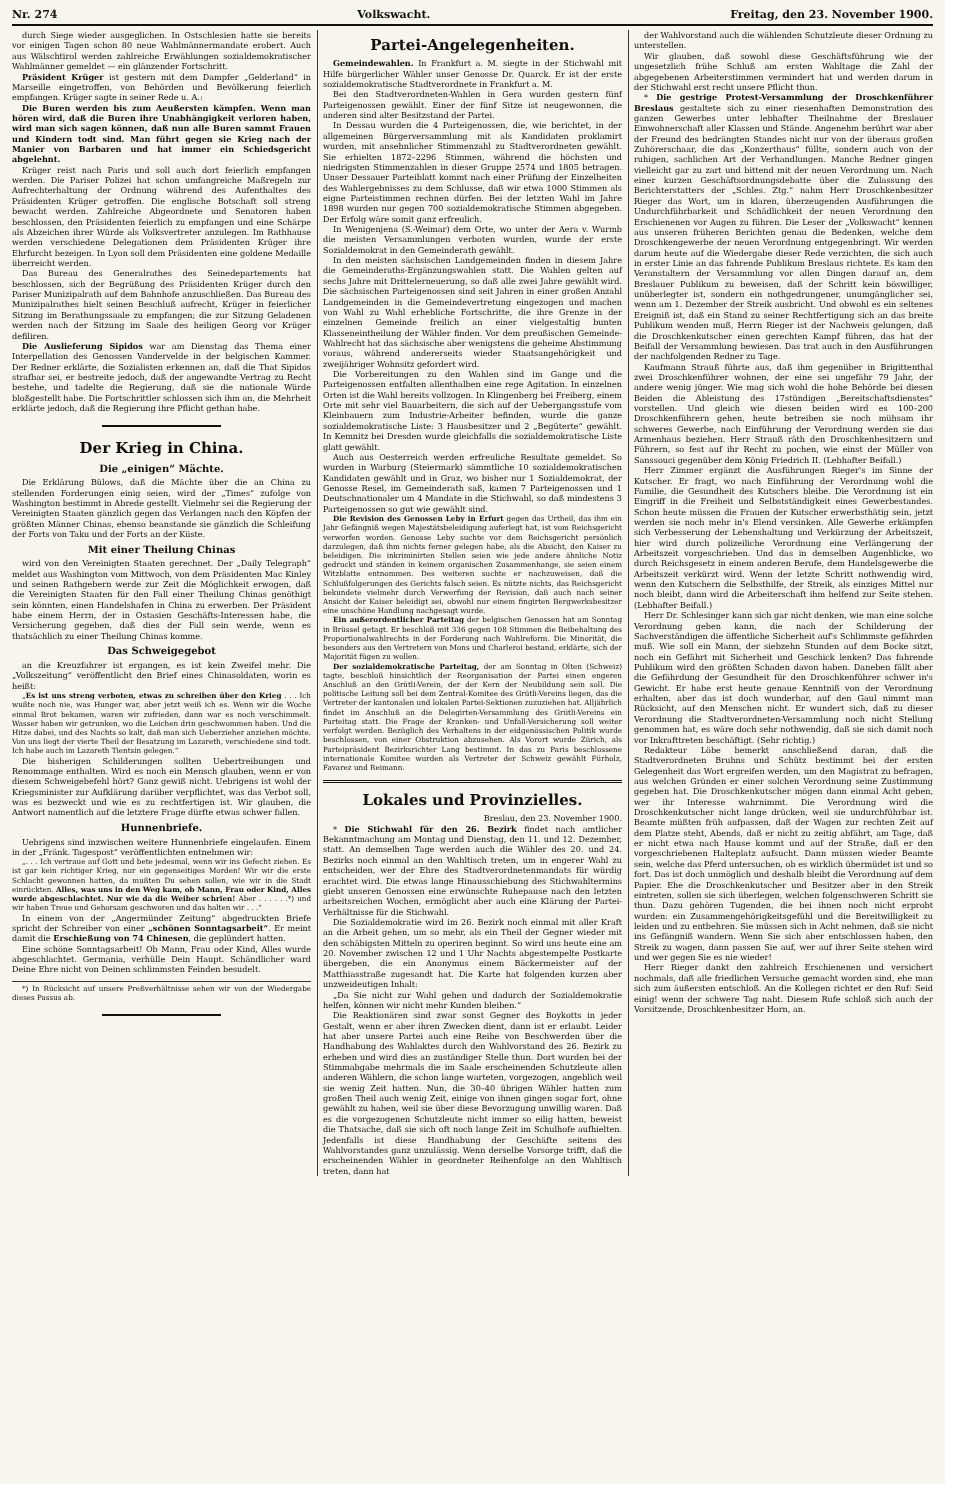Nr. 274 Volkswacht. Freitag, den 23. November 1900.
durch Siege wieder ausgeglichen. In Ostschlesien hatte sie bereits vor einigen Tagen schon 80 neue Wahlmännermandate erobert. Auch aus Wälschtirol werden zahlreiche Erwählungen sozialdemokratischer Wahlmänner gemeldet — ein glänzender Fortschritt.
Präsident Krüger ist gestern mit dem Dampfer „Gelderland“ in Marseille eingetroffen, von Behörden und Bevölkerung feierlich empfangen. Krüger sagte in seiner Rede u. A.:
Die Buren werden bis zum Aeußersten kämpfen. Wenn man hören wird, daß die Buren ihre Unabhängigkeit verloren haben, wird man sich sagen können, daß nun alle Buren sammt Frauen und Kindern todt sind. Man führt gegen sie Krieg nach der Manier von Barbaren und hat immer ein Schiedsgericht abgelehnt.
Krüger reist nach Paris und soll auch dort feierlich empfangen werden. Die Pariser Polizei hat schon umfangreiche Maßregeln zur Aufrechterhaltung der Ordnung während des Aufenthaltes des Präsidenten Krüger getroffen. Die englische Botschaft soll streng bewacht werden. Zahlreiche Abgeordnete und Senatoren haben beschlossen, den Präsidenten feierlich zu empfangen und eine Schärpe als Abzeichen ihrer Würde als Volksvertreter anzulegen. Im Rathhause werden verschiedene Delegationen dem Präsidenten Krüger ihre Ehrfurcht bezeigen. In Lyon soll dem Präsidenten eine goldene Medaille überreicht werden.
Das Bureau des Generalrathes des Seinedepartements hat beschlossen, sich der Begrüßung des Präsidenten Krüger durch den Pariser Munizipalrath auf dem Bahnhofe anzuschließen. Das Bureau des Munizipalrathes hielt seinen Beschluß aufrecht, Krüger in feierlicher Sitzung im Berathungssaale zu empfangen; die zur Sitzung Geladenen werden nach der Sitzung im Saale des heiligen Georg vor Krüger defiliren.
Die Auslieferung Sipidos war am Dienstag das Thema einer Interpellation des Genossen Vandervelde in der belgischen Kammer. Der Redner erklärte, die Sozialisten erkennen an, daß die That Sipidos strafbar sei, er bestreite jedoch, daß der angewandte Vertrag zu Recht bestehe, und tadelte die Regierung, daß sie die nationale Würde bloßgestellt habe. Die Fortschrittler schlossen sich ihm an, die Mehrheit erklärte jedoch, daß die Regierung ihre Pflicht gethan habe.
Der Krieg in China.
Die „einigen“ Mächte.
Die Erklärung Bülows, daß die Mächte über die an China zu stellenden Forderungen einig seien, wird der „Times“ zufolge von Washington bestimmt in Abrede gestellt. Vielmehr sei die Regierung der Vereinigten Staaten gänzlich gegen das Verlangen nach den Köpfen der größten Männer Chinas, ebenso beanstande sie gänzlich die Schleifung der Forts von Taku und der Forts an der Küste.
Mit einer Theilung Chinas
wird von den Vereinigten Staaten gerechnet. Der „Daily Telegraph“ meldet aus Washington vom Mittwoch, von dem Präsidenten Mac Kinley und seinen Rathgebern werde zur Zeit die Möglichkeit erwogen, daß die Vereinigten Staaten für den Fall einer Theilung Chinas genöthigt sein könnten, einen Handelshafen in China zu erwerben. Der Präsident habe einem Herrn, der in Ostasien Geschäfts-Interessen habe, die Versicherung gegeben, daß dies der Fall sein werde, wenn es thatsächlich zu einer Theilung Chinas komme.
Das Schweigegebot
an die Kreuzfahrer ist ergangen, es ist kein Zweifel mehr. Die „Volkszeitung“ veröffentlicht den Brief eines Chinasoldaten, worin es heißt:
„Es ist uns streng verboten, etwas zu schreiben über den Krieg . . . Ich wußte noch nie, was Hunger war, aber jetzt weiß ich es. Wenn wir die Woche einmal Brot bekamen, waren wir zufrieden, dann war es noch verschimmelt. Wasser haben wir getrunken, wo die Leichen drin geschwommen haben. Und die Hitze dabei, und des Nachts so kalt, daß man sich Ueberzieher anziehen möchte. Von uns liegt der vierte Theil der Besatzung im Lazareth, verschiedene sind todt. Ich habe auch im Lazareth Tientsin gelegen.“
Die bisherigen Schilderungen sollten Uebertreibungen und Renommage enthalten. Wird es noch ein Mensch glauben, wenn er von diesem Schweigebefehl hört? Ganz gewiß nicht. Uebrigens ist wohl der Kriegsminister zur Aufklärung darüber verpflichtet, was das Verbot soll, was es bezweckt und wie es zu rechtfertigen ist. Wir glauben, die Antwort namentlich auf die letztere Frage dürfte etwas schwer fallen.
Hunnenbriefe.
Uebrigens sind inzwischen weitere Hunnenbriefe eingelaufen. Einem in der „Fränk. Tagespost“ veröffentlichten entnehmen wir:
„. . . Ich vertraue auf Gott und bete jedesmal, wenn wir ins Gefecht ziehen. Es ist gar kein richtiger Krieg, nur ein gegenseitiges Morden! Wir wir die erste Schlacht gewonnen hatten, da mußten Du sehen sollen, wie wir in die Stadt einrückten. Alles, was uns in den Weg kam, ob Mann, Frau oder Kind, Alles wurde abgeschlachtet. Nur wie da die Weiber schrien! Aber . . . . . .*) und wir haben Treue und Gehorsam geschworen und das halten wir . . .“
In einem von der „Angermünder Zeitung“ abgedruckten Briefe spricht der Schreiber von einer „schönen Sonntagsarbeit“. Er meint damit die Erschießung von 74 Chinesen, die geplündert hatten.
Eine schöne Sonntagsarbeit! Ob Mann, Frau oder Kind, Alles wurde abgeschlachtet. Germania, verhülle Dein Haupt. Schändlicher ward Deine Ehre nicht von Deinen schlimmsten Feinden besudelt.
*) In Rücksicht auf unsere Preßverhältnisse sehen wir von der Wiedergabe dieses Passus ab.
Partei-Angelegenheiten.
Gemeindewahlen. In Frankfurt a. M. siegte in der Stichwahl mit Hilfe bürgerlicher Wähler unser Genosse Dr. Quarck. Er ist der erste sozialdemokratische Stadtverordnete in Frankfurt a. M.
Bei den Stadtverordneten-Wahlen in Gera wurden gestern fünf Parteigenossen gewählt. Einer der fünf Sitze ist neugewonnen, die anderen sind alter Besitzstand der Partei.
In Dessau wurden die 4 Parteigenossen, die, wie berichtet, in der allgemeinen Bürgerversammlung mit als Kandidaten proklamirt wurden, mit ansehnlicher Stimmenzahl zu Stadtverordneten gewählt. Sie erhielten 1872–2296 Stimmen, während die höchsten und niedrigsten Stimmenzahlen in dieser Gruppe 2574 und 1805 betragen. Unser Dessauer Parteiblatt kommt nach einer Prüfung der Einzelheiten des Wahlergebnisses zu dem Schlusse, daß wir etwa 1000 Stimmen als eigne Parteistimmen rechnen dürfen. Bei der letzten Wahl im Jahre 1898 wurden nur gegen 700 sozialdemokratische Stimmen abgegeben. Der Erfolg wäre somit ganz erfreulich.
In Wenigenjena (S.-Weimar) dem Orte, wo unter der Aera v. Wurmb die meisten Versammlungen verboten wurden, wurde der erste Sozialdemokrat in den Gemeinderath gewählt.
In den meisten sächsischen Landgemeinden finden in diesem Jahre die Gemeinderaths-Ergänzungswahlen statt. Die Wahlen gelten auf sechs Jahre mit Drittelerneuerung, so daß alle zwei Jahre gewählt wird. Die sächsischen Parteigenossen sind seit Jahren in einer großen Anzahl Landgemeinden in die Gemeindevertretung eingezogen und machen von Wahl zu Wahl erhebliche Fortschritte, die ihre Grenze in der einzelnen Gemeinde freilich an einer vielgestaltig bunten Klasseneintheilung der Wähler finden. Vor dem preußischen Gemeinde-Wahlrecht hat das sächsische aber wenigstens die geheime Abstimmung voraus, während andererseits wieder Staatsangehörigkeit und zweijähriger Wohnsitz gefordert wird.
Die Vorbereitungen zu den Wahlen sind im Gange und die Parteigenossen entfalten allenthalben eine rege Agitation. In einzelnen Orten ist die Wahl bereits vollzogen. In Klingenberg bei Freiberg, einem Orte mit sehr viel Bauarbeitern, die sich auf der Uebergangsstufe vom Kleinbauern zum Industrie-Arbeiter befinden, wurde die ganze sozialdemokratische Liste: 3 Hausbesitzer und 2 „Begüterte“ gewählt. In Kemnitz bei Dresden wurde gleichfalls die sozialdemokratische Liste glatt gewählt.
Auch aus Oesterreich werden erfreuliche Resultate gemeldet. So wurden in Warburg (Steiermark) sämmtliche 10 sozialdemokratischen Kandidaten gewählt und in Graz, wo bisher nur 1 Sozialdemokrat, der Genosse Resel, im Gemeinderath saß, kamen 7 Parteigenossen und 1 Deutschnationaler um 4 Mandate in die Stichwahl, so daß mindestens 3 Parteigenossen so gut wie gewählt sind.
Die Revision des Genossen Leby in Erfurt gegen das Urtheil, das ihm ein Jahr Gefängniß wegen Majestätsbeleidigung auferlegt hat, ist vom Reichsgericht verworfen worden. Genosse Leby suchte vor dem Reichsgericht persönlich darzulegen, daß ihm nichts ferner gelegen habe, als die Absicht, den Kaiser zu beleidigen. Die inkriminirten Stellen seien wie jede andere ähnliche Notiz gedruckt und ständen in keinem organischen Zusammenhange, sie seien einem Witzblatte entnommen. Des weiteren suchte er nachzuweisen, daß die Schlußfolgerungen des Gerichts falsch seien. Es nützte nichts, das Reichsgericht bekundete vielmehr durch Verwerfung der Revision, daß auch nach seiner Ansicht der Kaiser beleidigt sei, obwohl nur einem fingirten Bergwerksbesitzer eine unschöne Handlung nachgesagt wurde.
Ein außerordentlicher Parteitag der belgischen Genossen hat am Sonntag in Brüssel getagt. Er beschloß mit 336 gegen 108 Stimmen die Beibehaltung des Proportionalwahlrechts in der Forderung nach Wahlreform. Die Minorität, die besonders aus den Vertretern von Mons und Charleroi bestand, erklärte, sich der Majorität fügen zu wollen.
Der sozialdemokratische Parteitag, der am Sonntag in Olten (Schweiz) tagte, beschloß hinsichtlich der Reorganisation der Partei einen engeren Anschluß an den Grütli-Verein, der der Kern der Neubildung sein soll. Die politische Leitung soll bei dem Zentral-Komitee des Grütli-Vereins liegen, das die Vertreter der kantonalen und lokalen Partei-Sektionen zuzuziehen hat. Alljährlich findet im Anschluß an die Delegirten-Versammlung des Grütli-Vereins ein Parteitag statt. Die Frage der Kranken- und Unfall-Versicherung soll weiter verfolgt werden. Bezüglich des Verhaltens in der eidgenössischen Politik wurde beschlossen, von einer Obstruktion abzusehen. Als Vorort wurde Zürich, als Parteipräsident Bezirksrichter Lang bestimmt. In das zu Paris beschlossene internationale Komitee wurden als Vertreter der Schweiz gewählt Fürholz, Favarez und Reimann.
Lokales und Provinzielles.
Breslau, den 23. November 1900.
* Die Stichwahl für den 26. Bezirk findet nach amtlicher Bekanntmachung am Montag und Dienstag, den 11. und 12. Dezember, statt. An demselben Tage werden auch die Wähler des 20. und 24. Bezirks noch einmal an den Wahltisch treten, um in engerer Wahl zu entscheiden, wer der Ehre des Stadtverordnetenmandats für würdig erachtet wird. Die etwas lange Hinausschiebung des Stichwahltermins giebt unseren Genossen eine erwünschte Ruhepause nach den letzten arbeitsreichen Wochen, ermöglicht aber auch eine Klärung der Partei-Verhältnisse für die Stichwahl.
Die Sozialdemokratie wird im 26. Bezirk noch einmal mit aller Kraft an die Arbeit gehen, um so mehr, als ein Theil der Gegner wieder mit den schäbigsten Mitteln zu operiren beginnt. So wird uns heute eine am 20. November zwischen 12 und 1 Uhr Nachts abgestempelte Postkarte übergeben, die ein Anonymus einem Bäckermeister auf der Matthiasstraße zugesandt hat. Die Karte hat folgenden kurzen aber unzweideutigen Inhalt:
„Da Sie nicht zur Wahl gehen und dadurch der Sozialdemokratie helfen, können wir nicht mehr Kunden bleiben.“
Die Reaktionären sind zwar sonst Gegner des Boykotts in jeder Gestalt, wenn er aber ihren Zwecken dient, dann ist er erlaubt. Leider hat aber unsere Partei auch eine Reihe von Beschwerden über die Handhabung des Wahlaktes durch den Wahlvorstand des 26. Bezirk zu erheben und wird dies an zuständiger Stelle thun. Dort wurden bei der Stimmabgabe mehrmals die im Saale erscheinenden Schutzleute allen anderen Wählern, die schon lange warteten, vorgezogen, angeblich weil sie wenig Zeit hatten. Nun, die 30–40 übrigen Wähler hatten zum großen Theil auch wenig Zeit, einige von ihnen gingen sogar fort, ohne gewählt zu haben, weil sie über diese Bevorzugung unwillig waren. Daß es die vorgezogenen Schutzleute nicht immer so eilig hatten, beweist die Thatsache, daß sie sich oft noch lange Zeit im Schulhofe aufhielten. Jedenfalls ist diese Handhabung der Geschäfte seitens des Wahlvorstandes ganz unzulässig. Wenn derselbe Vorsorge trifft, daß die erscheinenden Wähler in geordneter Reihenfolge an den Wahltisch treten, dann hat
der Wahlvorstand auch die wählenden Schutzleute dieser Ordnung zu unterstellen.
Wir glauben, daß sowohl diese Geschäftsführung wie der ungesetzlich frühe Schluß am ersten Wahltage die Zahl der abgegebenen Arbeiterstimmen vermindert hat und werden darum in der Stichwahl erst recht unsere Pflicht thun.
* Die gestrige Protest-Versammlung der Droschkenführer Breslaus gestaltete sich zu einer riesenhaften Demonstration des ganzen Gewerbes unter lebhafter Theilnahme der Breslauer Einwohnerschaft aller Klassen und Stände. Angenehm berührt war aber der Freund des bedrängten Standes nicht nur von der überaus großen Zuhörerschaar, die das „Konzerthaus“ füllte, sondern auch von der ruhigen, sachlichen Art der Verhandlungen. Manche Redner gingen vielleicht gar zu zart und bittend mit der neuen Verordnung um. Nach einer kurzen Geschäftsordnungsdebatte über die Zulassung des Berichterstatters der „Schles. Ztg.“ nahm Herr Droschkenbesitzer Rieger das Wort, um in klaren, überzeugenden Ausführungen die Undurchführbarkeit und Schädlichkeit der neuen Verordnung den Erschienenen vor Augen zu führen. Die Leser der „Volkswacht“ kennen aus unseren früheren Berichten genau die Bedenken, welche dem Droschkengewerbe der neuen Verordnung entgegenbringt. Wir werden darum heute auf die Wiedergabe dieser Rede verzichten, die sich auch in erster Linie an das fahrende Publikum Breslaus richtete. Es kam den Veranstaltern der Versammlung vor allen Dingen darauf an, dem Breslauer Publikum zu beweisen, daß der Schritt kein böswilliger, unüberlegter ist, sondern ein nothgedrungener, unumgänglicher sei, wenn am 1. Dezember der Streik ausbricht. Und obwohl es ein seltenes Ereigniß ist, daß ein Stand zu seiner Rechtfertigung sich an das breite Publikum wenden muß, Herrn Rieger ist der Nachweis gelungen, daß die Droschkenkutscher einen gerechten Kampf führen, das hat der Beifall der Versammlung bewiesen. Das trat auch in den Ausführungen der nachfolgenden Redner zu Tage.
Kaufmann Strauß führte aus, daß ihm gegenüber in Brigittenthal zwei Droschkenführer wohnen, der eine sei ungefähr 79 Jahr, der andere wenig jünger. Wie mag sich wohl die hohe Behörde bei diesen Beiden die Ableistung des 17stündigen „Bereitschaftsdienstes“ vorstellen. Und gleich wie diesen beiden wird es 100–200 Droschkenführern gehen, heute betreiben sie noch mühsam ihr schweres Gewerbe, nach Einführung der Verordnung werden sie das Armenhaus beziehen. Herr Strauß räth den Droschkenbesitzern und Führern, so fest auf ihr Recht zu pochen, wie einst der Müller von Sanssouci gegenüber dem König Friedrich II. (Lebhafter Beifall.)
Herr Zimmer ergänzt die Ausführungen Rieger's im Sinne der Kutscher. Er fragt, wo nach Einführung der Verordnung wohl die Familie, die Gesundheit des Kutschers bleibe. Die Verordnung ist ein Eingriff in die Freiheit und Selbstständigkeit eines Gewerbestandes. Schon heute müssen die Frauen der Kutscher erwerbsthätig sein, jetzt werden sie noch mehr in's Elend versinken. Alle Gewerbe erkämpfen sich Verbesserung der Lebenshaltung und Verkürzung der Arbeitszeit, hier wird durch polizeiliche Verordnung eine Verlängerung der Arbeitszeit vorgeschrieben. Und das in demselben Augenblicke, wo durch Reichsgesetz in einem anderen Berufe, dem Handelsgewerbe die Arbeitszeit verkürzt wird. Wenn der letzte Schritt nothwendig wird, wenn den Kutschern die Selbsthilfe, der Streik, als einziges Mittel nur noch bleibt, dann wird die Arbeiterschaft ihm helfend zur Seite stehen. (Lebhafter Beifall.)
Herr Dr. Schlesinger kann sich gar nicht denken, wie man eine solche Verordnung geben kann, die nach der Schilderung der Sachverständigen die öffentliche Sicherheit auf's Schlimmste gefährden muß. Wie soll ein Mann, der siebzehn Stunden auf dem Bocke sitzt, noch ein Gefährt mit Sicherheit und Geschick lenken? Das fahrende Publikum wird den größten Schaden davon haben. Daneben fällt aber die Gefährdung der Gesundheit für den Droschkenführer schwer in's Gewicht. Er habe erst heute genaue Kenntniß von der Verordnung erhalten, aber das ist doch wunderbar, auf den Gaul nimmt man Rücksicht, auf den Menschen nicht. Er wundert sich, daß zu dieser Verordnung die Stadtverordneten-Versammlung noch nicht Stellung genommen hat, es wäre doch sehr nothwendig, daß sie sich damit noch vor Inkrafttreten beschäftigt. (Sehr richtig.)
Redakteur Löbe bemerkt anschließend daran, daß die Stadtverordneten Bruhns und Schütz bestimmt bei der ersten Gelegenheit das Wort ergreifen werden, um den Magistrat zu befragen, aus welchen Gründen er einer solchen Verordnung seine Zustimmung gegeben hat. Die Droschkenkutscher mögen dann einmal Acht geben, wer ihr Interesse wahrnimmt. Die Verordnung wird die Droschkenkutscher nicht lange drücken, weil sie undurchführbar ist. Beamte müßten früh aufpassen, daß der Wagen zur rechten Zeit auf dem Platze steht, Abends, daß er nicht zu zeitig abfährt, am Tage, daß er nicht etwa nach Hause kommt und auf der Straße, daß er den vorgeschriebenen Halteplatz aufsucht. Dann müssen wieder Beamte sein, welche das Pferd untersuchen, ob es wirklich übermüdet ist und so fort. Das ist doch unmöglich und deshalb bleibt die Verordnung auf dem Papier. Ehe die Droschkenkutscher und Besitzer aber in den Streik eintreten, sollen sie sich überlegen, welchen folgenschweren Schritt sie thun. Dazu gehören Tugenden, die bei ihnen noch nicht erprobt wurden: ein Zusammengehörigkeitsgefühl und die Bereitwilligkeit zu leiden und zu entbehren. Sie müssen sich in Acht nehmen, daß sie nicht ins Gefängniß wandern. Wenn Sie sich aber entschlossen haben, den Streik zu wagen, dann passen Sie auf, wer auf ihrer Seite stehen wird und wer gegen Sie es nie wieder!
Herr Rieger dankt den zahlreich Erschienenen und versichert nochmals, daß alle friedlichen Versuche gemacht worden sind, ehe man sich zum äußersten entschloß. An die Kollegen richtet er den Ruf: Seid einig! wenn der schwere Tag naht. Diesem Rufe schloß sich auch der Vorsitzende, Droschkenbesitzer Horn, an.